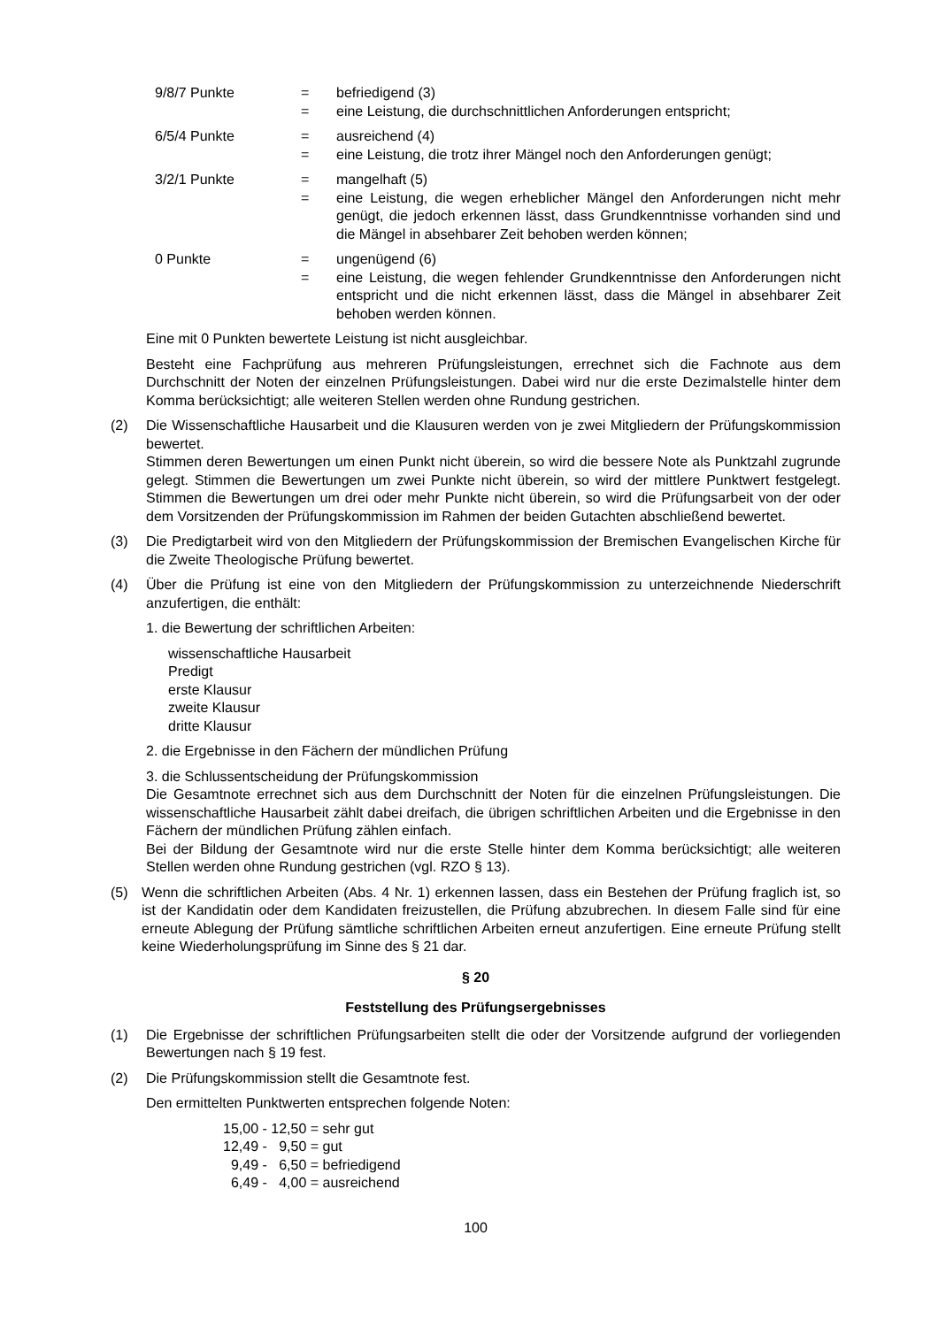9/8/7 Punkte
=
=
befriedigend (3)
eine Leistung, die durchschnittlichen Anforderungen entspricht;
6/5/4 Punkte
=
=
ausreichend (4)
eine Leistung, die trotz ihrer Mängel noch den Anforderungen genügt;
3/2/1 Punkte
=
=
mangelhaft (5)
eine Leistung, die wegen erheblicher Mängel den Anforderungen nicht mehr genügt, die jedoch erkennen lässt, dass Grundkenntnisse vorhanden sind und die Mängel in absehbarer Zeit behoben werden können;
0 Punkte
=
=
ungenügend (6)
eine Leistung, die wegen fehlender Grundkenntnisse den Anforderungen nicht entspricht und die nicht erkennen lässt, dass die Mängel in absehbarer Zeit behoben werden können.
Eine mit 0 Punkten bewertete Leistung ist nicht ausgleichbar.
Besteht eine Fachprüfung aus mehreren Prüfungsleistungen, errechnet sich die Fachnote aus dem Durchschnitt der Noten der einzelnen Prüfungsleistungen. Dabei wird nur die erste Dezimalstelle hinter dem Komma berücksichtigt; alle weiteren Stellen werden ohne Rundung gestrichen.
(2)
Die Wissenschaftliche Hausarbeit und die Klausuren werden von je zwei Mitgliedern der Prüfungskommission bewertet.
Stimmen deren Bewertungen um einen Punkt nicht überein, so wird die bessere Note als Punktzahl zugrunde gelegt. Stimmen die Bewertungen um zwei Punkte nicht überein, so wird der mittlere Punktwert festgelegt. Stimmen die Bewertungen um drei oder mehr Punkte nicht überein, so wird die Prüfungsarbeit von der oder dem Vorsitzenden der Prüfungskommission im Rahmen der beiden Gutachten abschließend bewertet.
(3)
Die Predigtarbeit wird von den Mitgliedern der Prüfungskommission der Bremischen Evangelischen Kirche für die Zweite Theologische Prüfung bewertet.
(4)
Über die Prüfung ist eine von den Mitgliedern der Prüfungskommission zu unterzeichnende Niederschrift anzufertigen, die enthält:
1. die Bewertung der schriftlichen Arbeiten:
wissenschaftliche Hausarbeit
Predigt
erste Klausur
zweite Klausur
dritte Klausur
2. die Ergebnisse in den Fächern der mündlichen Prüfung
3. die Schlussentscheidung der Prüfungskommission
Die Gesamtnote errechnet sich aus dem Durchschnitt der Noten für die einzelnen Prüfungs­leistungen. Die wissenschaftliche Hausarbeit zählt dabei dreifach, die übrigen schriftlichen Arbeiten und die Ergebnisse in den Fächern der mündlichen Prüfung zählen einfach.
Bei der Bildung der Gesamtnote wird nur die erste Stelle hinter dem Komma berücksichtigt; alle weiteren Stellen werden ohne Rundung gestrichen (vgl. RZO § 13).
(5)
Wenn die schriftlichen Arbeiten (Abs. 4 Nr. 1) erkennen lassen, dass ein Bestehen der Prüfung fraglich ist, so ist der Kandidatin oder dem Kandidaten freizustellen, die Prüfung abzubrechen. In diesem Falle sind für eine erneute Ablegung der Prüfung sämtliche schriftlichen Arbeiten erneut anzufertigen. Eine erneute Prüfung stellt keine Wiederholungsprüfung im Sinne des § 21 dar.
§ 20
Feststellung des Prüfungsergebnisses
(1)
Die Ergebnisse der schriftlichen Prüfungsarbeiten stellt die oder der Vorsitzende aufgrund der vorliegenden Bewertungen nach § 19 fest.
(2)
Die Prüfungskommission stellt die Gesamtnote fest.
Den ermittelten Punktwerten entsprechen folgende Noten:
15,00 - 12,50 = sehr gut 12,49 - 9,50 = gut 9,49 - 6,50 = befriedigend 6,49 - 4,00 = ausreichend
100